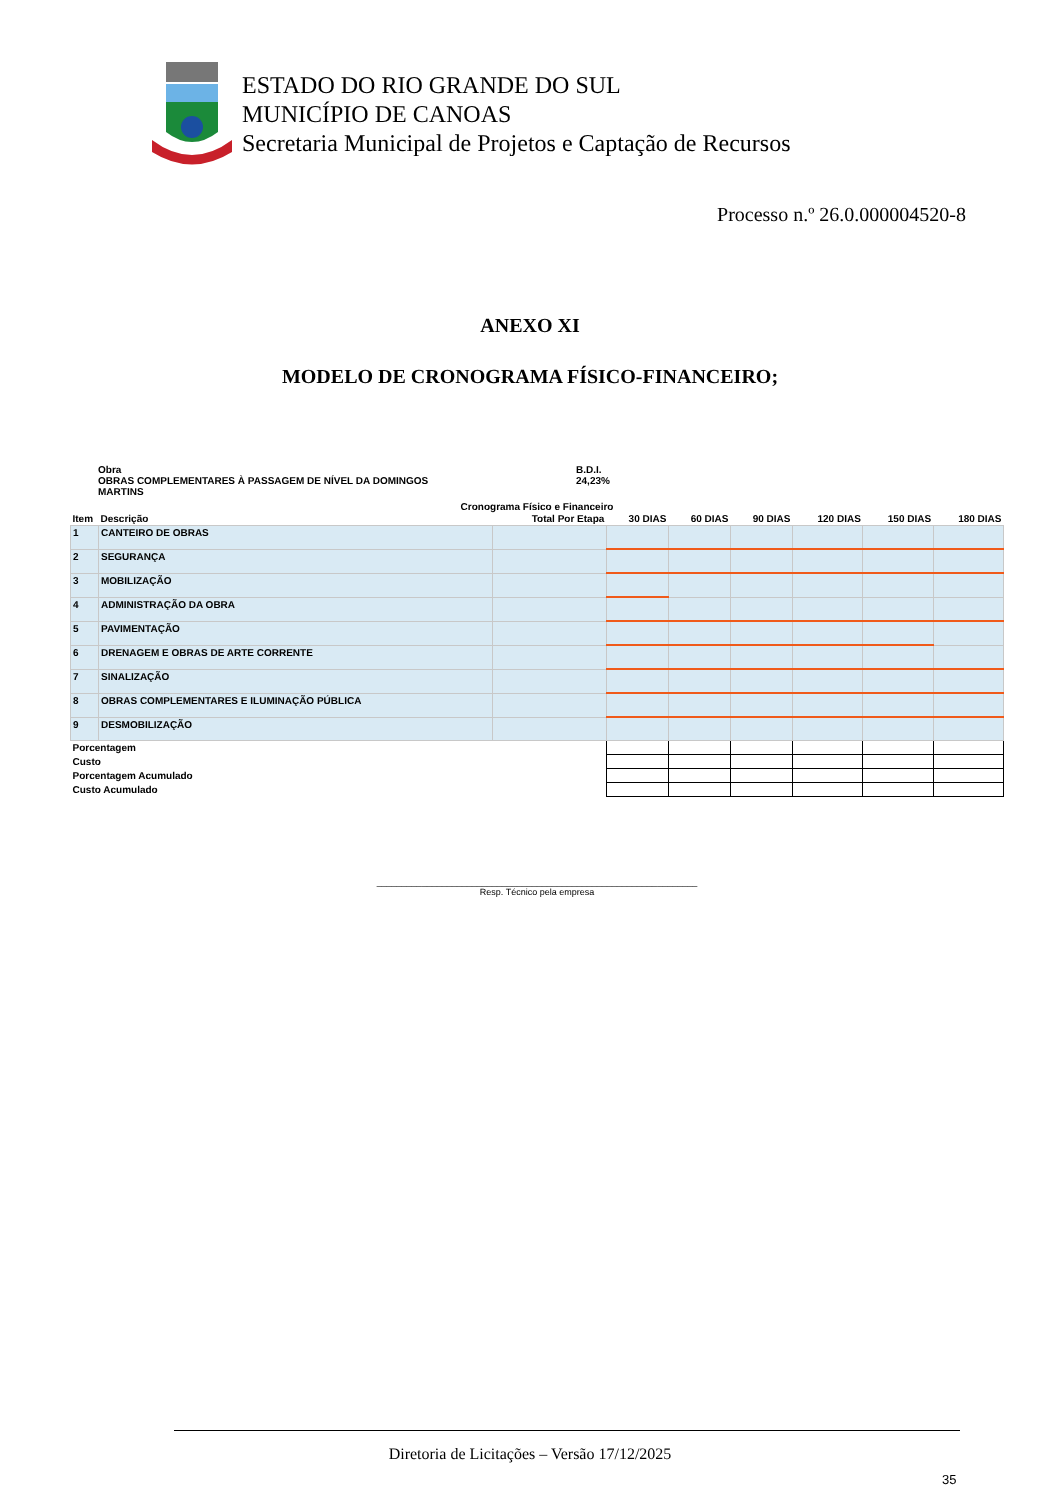ESTADO DO RIO GRANDE DO SUL
MUNICÍPIO DE CANOAS
Secretaria Municipal de Projetos e Captação de Recursos
Processo n.º 26.0.000004520-8
ANEXO XI
MODELO DE CRONOGRAMA FÍSICO-FINANCEIRO;
Obra
OBRAS COMPLEMENTARES À PASSAGEM DE NÍVEL DA DOMINGOS
MARTINS
B.D.I.
24,23%
Cronograma Físico e Financeiro
| Item | Descrição | Total Por Etapa | 30 DIAS | 60 DIAS | 90 DIAS | 120 DIAS | 150 DIAS | 180 DIAS |
| --- | --- | --- | --- | --- | --- | --- | --- | --- |
| 1 | CANTEIRO DE OBRAS | | | | | | | |
| 2 | SEGURANÇA | | | | | | | |
| 3 | MOBILIZAÇÃO | | | | | | | |
| 4 | ADMINISTRAÇÃO DA OBRA | | | | | | | |
| 5 | PAVIMENTAÇÃO | | | | | | | |
| 6 | DRENAGEM E OBRAS DE ARTE CORRENTE | | | | | | | |
| 7 | SINALIZAÇÃO | | | | | | | |
| 8 | OBRAS COMPLEMENTARES E ILUMINAÇÃO PÚBLICA | | | | | | | |
| 9 | DESMOBILIZAÇÃO | | | | | | | |
| Porcentagem | | | | | | | | |
| Custo | | | | | | | | |
| Porcentagem Acumulado | | | | | | | | |
| Custo Acumulado | | | | | | | | |
________________________________________________________________
Resp. Técnico pela empresa
Diretoria de Licitações – Versão 17/12/2025
35